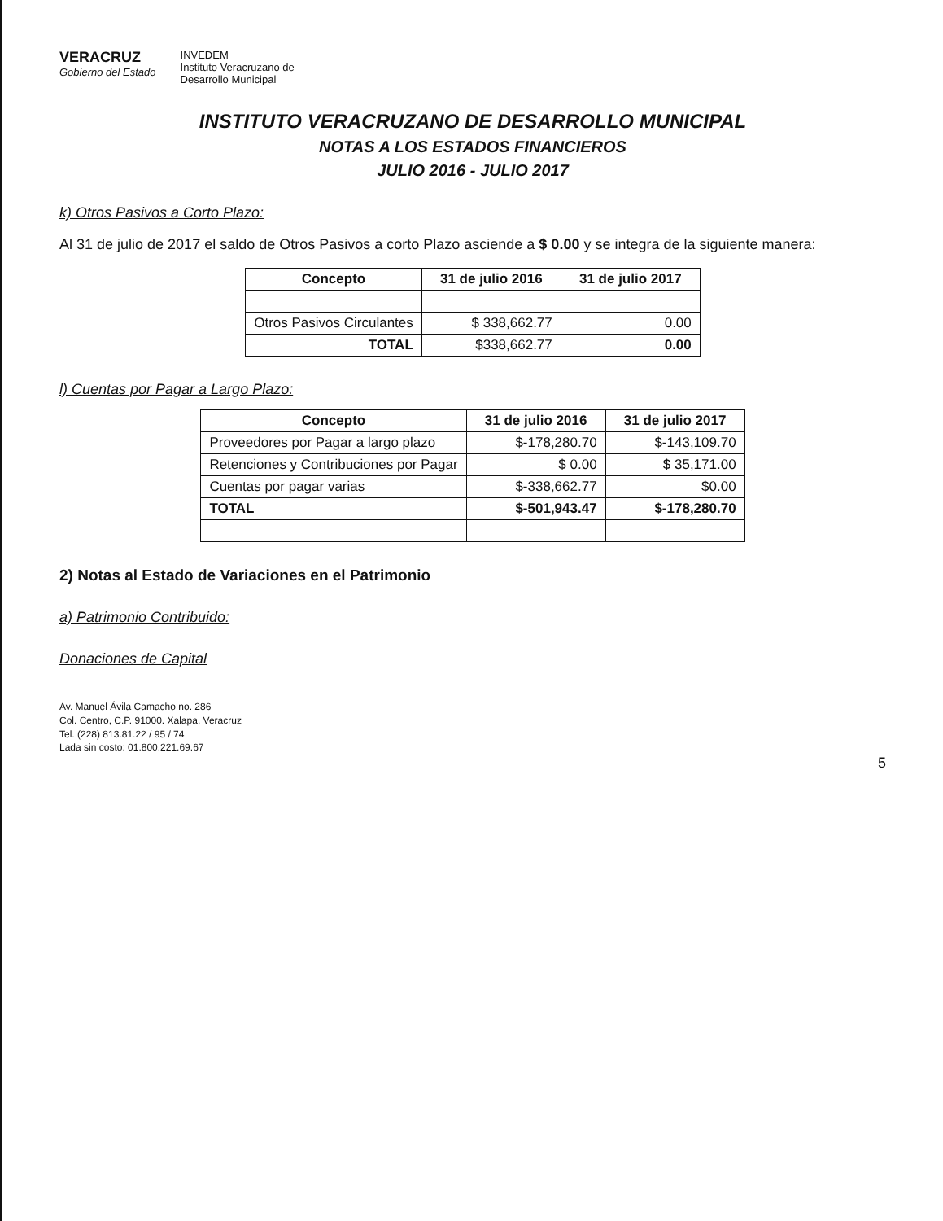VERACRUZ
Gobierno del Estado
INVEDEM
Instituto Veracruzano de
Desarrollo Municipal
INSTITUTO VERACRUZANO DE DESARROLLO MUNICIPAL
NOTAS A LOS ESTADOS FINANCIEROS
JULIO 2016 - JULIO 2017
k) Otros Pasivos a Corto Plazo:
Al 31 de julio de 2017 el saldo de Otros Pasivos a corto Plazo asciende a $ 0.00 y se integra de la siguiente manera:
| Concepto | 31 de julio 2016 | 31 de julio 2017 |
| --- | --- | --- |
| Otros Pasivos Circulantes | $ 338,662.77 | 0.00 |
| TOTAL | $338,662.77 | 0.00 |
l) Cuentas por Pagar a Largo Plazo:
| Concepto | 31 de julio 2016 | 31 de julio 2017 |
| --- | --- | --- |
| Proveedores por Pagar a largo plazo | $-178,280.70 | $-143,109.70 |
| Retenciones y Contribuciones por Pagar | $ 0.00 | $ 35,171.00 |
| Cuentas por pagar varias | $-338,662.77 | $0.00 |
| TOTAL | $-501,943.47 | $-178,280.70 |
2) Notas al Estado de Variaciones en el Patrimonio
a) Patrimonio Contribuido:
Donaciones de Capital
Av. Manuel Ávila Camacho no. 286
Col. Centro, C.P. 91000. Xalapa, Veracruz
Tel. (228) 813.81.22 / 95 / 74
Lada sin costo: 01.800.221.69.67
5